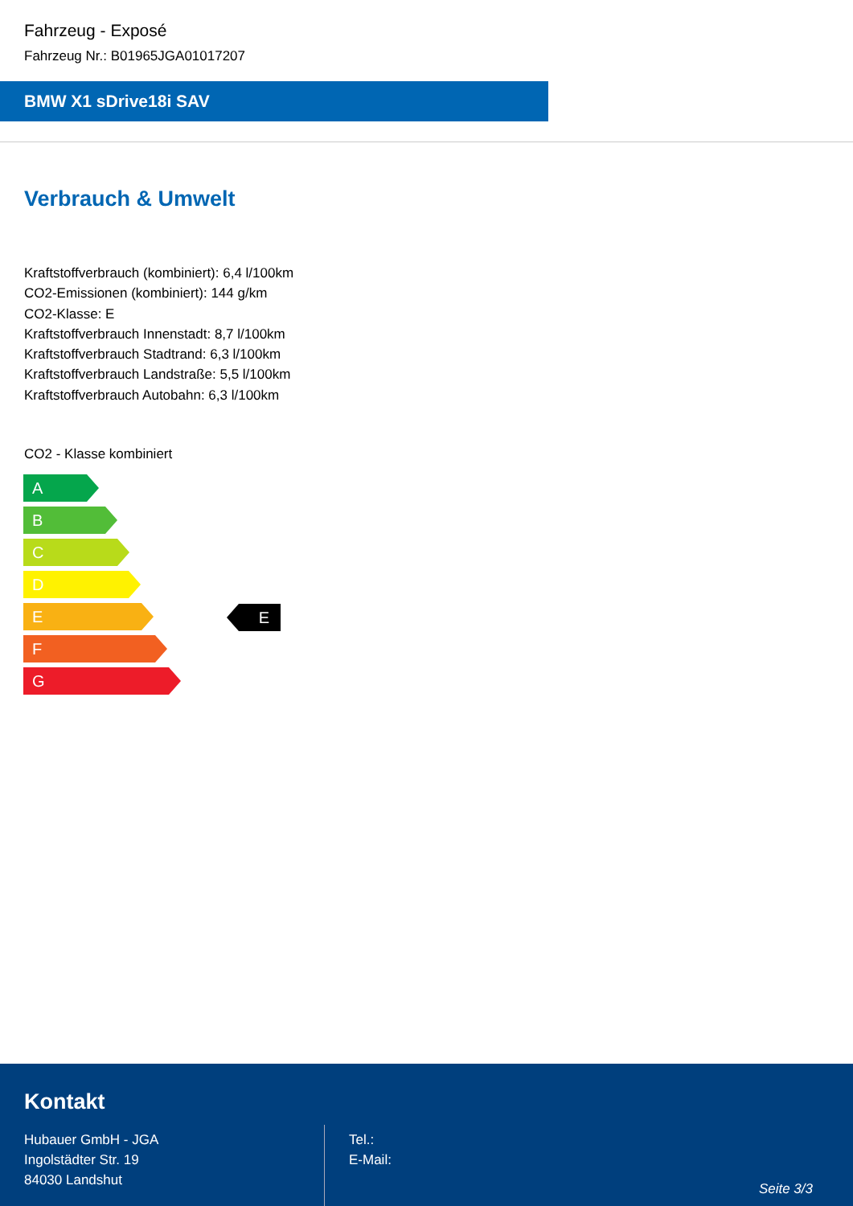Fahrzeug - Exposé
Fahrzeug Nr.: B01965JGA01017207
BMW X1 sDrive18i SAV
Verbrauch & Umwelt
Kraftstoffverbrauch (kombiniert): 6,4 l/100km
CO2-Emissionen (kombiniert): 144 g/km
CO2-Klasse: E
Kraftstoffverbrauch Innenstadt: 8,7 l/100km
Kraftstoffverbrauch Stadtrand: 6,3 l/100km
Kraftstoffverbrauch Landstraße: 5,5 l/100km
Kraftstoffverbrauch Autobahn: 6,3 l/100km
CO2 - Klasse kombiniert
A
B
C
D
E
F
G
E
Kontakt
Hubauer GmbH - JGA
Ingolstädter Str. 19
84030 Landshut
Tel.:
E-Mail:
Seite 3/3